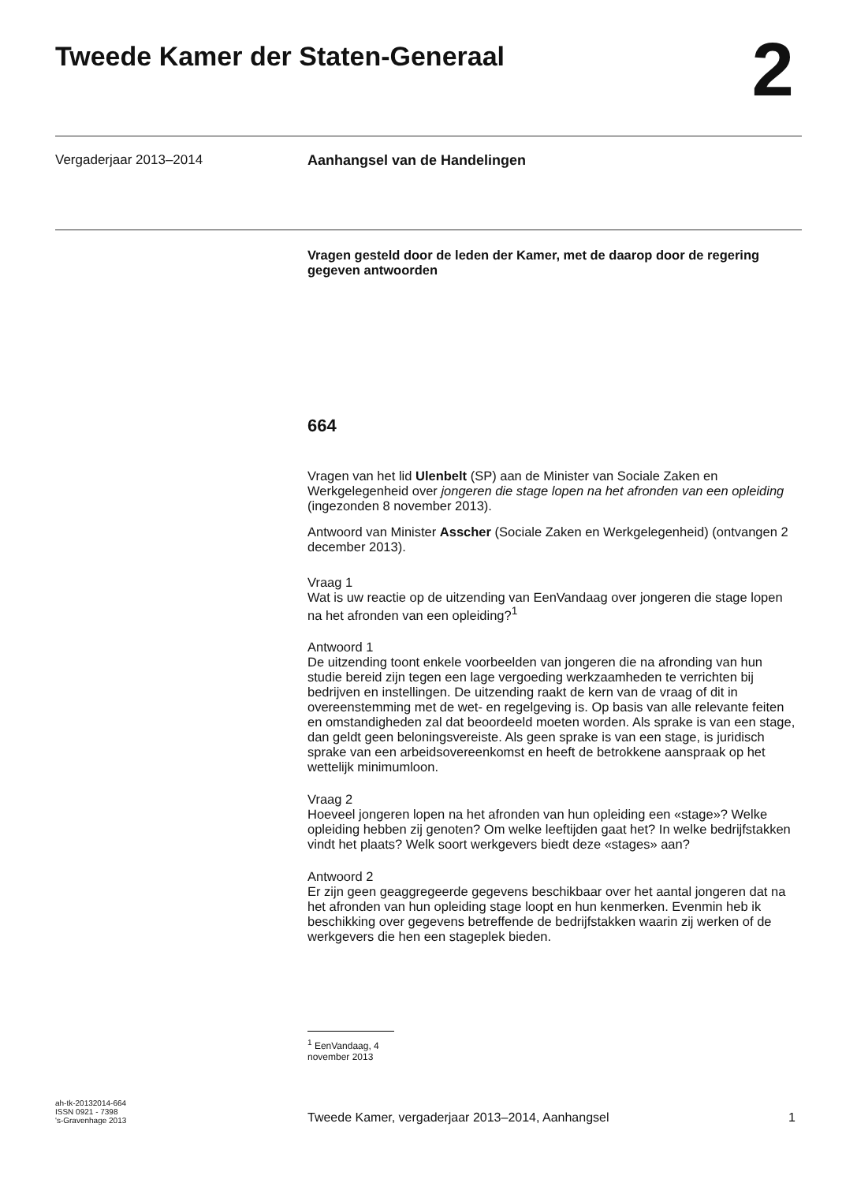Tweede Kamer der Staten-Generaal
2
Vergaderjaar 2013–2014 Aanhangsel van de Handelingen
Vragen gesteld door de leden der Kamer, met de daarop door de regering gegeven antwoorden
664
Vragen van het lid Ulenbelt (SP) aan de Minister van Sociale Zaken en Werkgelegenheid over jongeren die stage lopen na het afronden van een opleiding (ingezonden 8 november 2013).
Antwoord van Minister Asscher (Sociale Zaken en Werkgelegenheid) (ontvangen 2 december 2013).
Vraag 1
Wat is uw reactie op de uitzending van EenVandaag over jongeren die stage lopen na het afronden van een opleiding?<sup>1</sup>
Antwoord 1
De uitzending toont enkele voorbeelden van jongeren die na afronding van hun studie bereid zijn tegen een lage vergoeding werkzaamheden te verrichten bij bedrijven en instellingen. De uitzending raakt de kern van de vraag of dit in overeenstemming met de wet- en regelgeving is. Op basis van alle relevante feiten en omstandigheden zal dat beoordeeld moeten worden. Als sprake is van een stage, dan geldt geen beloningsvereiste. Als geen sprake is van een stage, is juridisch sprake van een arbeidsovereenkomst en heeft de betrokkene aanspraak op het wettelijk minimumloon.
Vraag 2
Hoeveel jongeren lopen na het afronden van hun opleiding een «stage»? Welke opleiding hebben zij genoten? Om welke leeftijden gaat het? In welke bedrijfstakken vindt het plaats? Welk soort werkgevers biedt deze «stages» aan?
Antwoord 2
Er zijn geen geaggregeerde gegevens beschikbaar over het aantal jongeren dat na het afronden van hun opleiding stage loopt en hun kenmerken. Evenmin heb ik beschikking over gegevens betreffende de bedrijfstakken waarin zij werken of de werkgevers die hen een stageplek bieden.
<sup>1</sup> EenVandaag, 4 november 2013
ah-tk-20132014-664
ISSN 0921 - 7398
's-Gravenhage 2013
Tweede Kamer, vergaderjaar 2013–2014, Aanhangsel
1